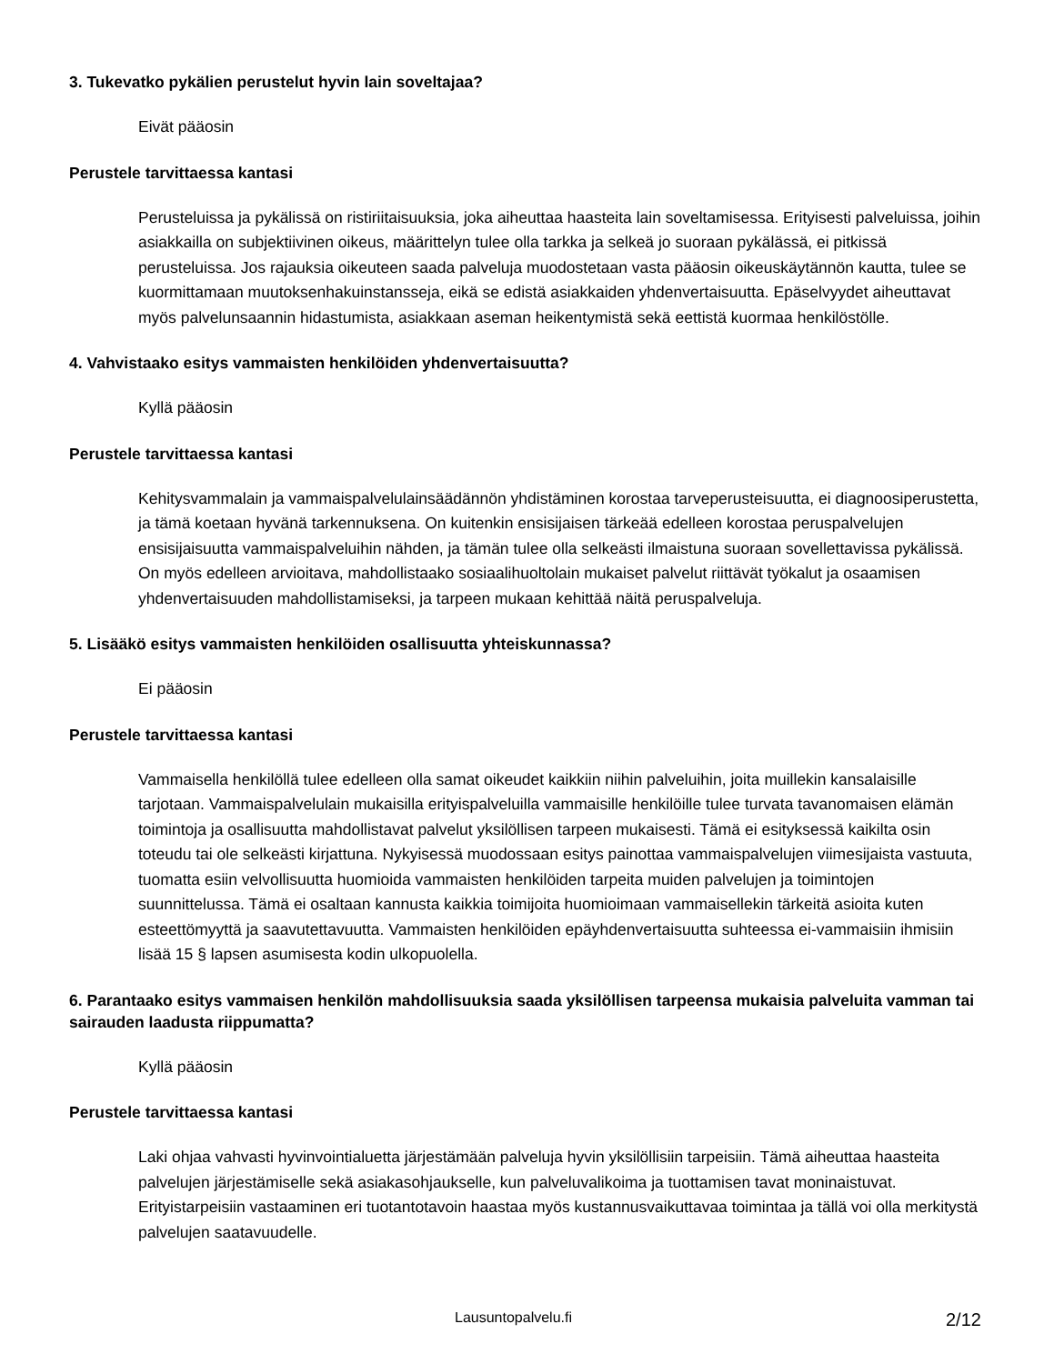3. Tukevatko pykälien perustelut hyvin lain soveltajaa?
Eivät pääosin
Perustele tarvittaessa kantasi
Perusteluissa ja pykälissä on ristiriitaisuuksia, joka aiheuttaa haasteita lain soveltamisessa. Erityisesti palveluissa, joihin asiakkailla on subjektiivinen oikeus, määrittelyn tulee olla tarkka ja selkeä jo suoraan pykälässä, ei pitkissä perusteluissa. Jos rajauksia oikeuteen saada palveluja muodostetaan vasta pääosin oikeuskäytännön kautta, tulee se kuormittamaan muutoksenhakuinstansseja, eikä se edistä asiakkaiden yhdenvertaisuutta. Epäselvyydet aiheuttavat myös palvelunsaannin hidastumista, asiakkaan aseman heikentymistä sekä eettistä kuormaa henkilöstölle.
4. Vahvistaako esitys vammaisten henkilöiden yhdenvertaisuutta?
Kyllä pääosin
Perustele tarvittaessa kantasi
Kehitysvammalain ja vammaispalvelulainsäädännön yhdistäminen korostaa tarveperusteisuutta, ei diagnoosiperustetta, ja tämä koetaan hyvänä tarkennuksena. On kuitenkin ensisijaisen tärkeää edelleen korostaa peruspalvelujen ensisijaisuutta vammaispalveluihin nähden, ja tämän tulee olla selkeästi ilmaistuna suoraan sovellettavissa pykälissä. On myös edelleen arvioitava, mahdollistaako sosiaalihuoltolain mukaiset palvelut riittävät työkalut ja osaamisen yhdenvertaisuuden mahdollistamiseksi, ja tarpeen mukaan kehittää näitä peruspalveluja.
5. Lisääkö esitys vammaisten henkilöiden osallisuutta yhteiskunnassa?
Ei pääosin
Perustele tarvittaessa kantasi
Vammaisella henkilöllä tulee edelleen olla samat oikeudet kaikkiin niihin palveluihin, joita muillekin kansalaisille tarjotaan. Vammaispalvelulain mukaisilla erityispalveluilla vammaisille henkilöille tulee turvata tavanomaisen elämän toimintoja ja osallisuutta mahdollistavat palvelut yksilöllisen tarpeen mukaisesti. Tämä ei esityksessä kaikilta osin toteudu tai ole selkeästi kirjattuna. Nykyisessä muodossaan esitys painottaa vammaispalvelujen viimesijaista vastuuta, tuomatta esiin velvollisuutta huomioida vammaisten henkilöiden tarpeita muiden palvelujen ja toimintojen suunnittelussa. Tämä ei osaltaan kannusta kaikkia toimijoita huomioimaan vammaisellekin tärkeitä asioita kuten esteettömyyttä ja saavutettavuutta. Vammaisten henkilöiden epäyhdenvertaisuutta suhteessa ei-vammaisiin ihmisiin lisää 15 § lapsen asumisesta kodin ulkopuolella.
6. Parantaako esitys vammaisen henkilön mahdollisuuksia saada yksilöllisen tarpeensa mukaisia palveluita vamman tai sairauden laadusta riippumatta?
Kyllä pääosin
Perustele tarvittaessa kantasi
Laki ohjaa vahvasti hyvinvointialuetta järjestämään palveluja hyvin yksilöllisiin tarpeisiin. Tämä aiheuttaa haasteita palvelujen järjestämiselle sekä asiakasohjaukselle, kun palveluvalikoima ja tuottamisen tavat moninaistuvat. Erityistarpeisiin vastaaminen eri tuotantotavoin haastaa myös kustannusvaikuttavaa toimintaa ja tällä voi olla merkitystä palvelujen saatavuudelle.
Lausuntopalvelu.fi 2/12